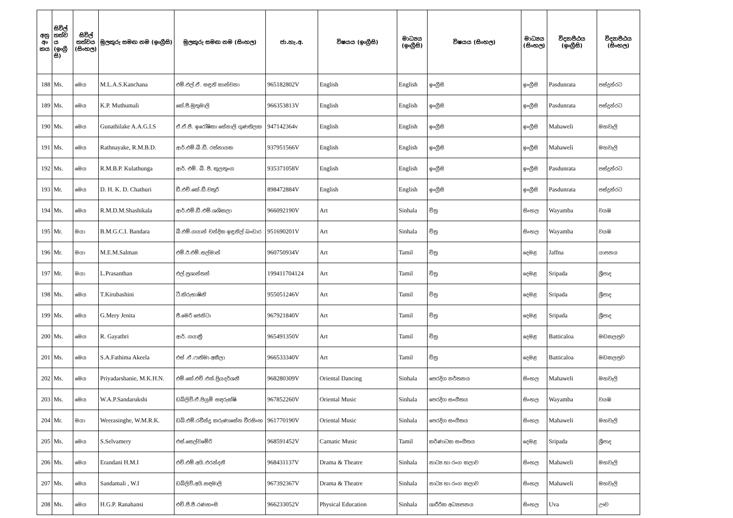| අනු අං කය | සිවිල් තත්ව ය (ඉංග්‍රී සි) | සිවිල් තත්වය (සිංහල) | මුලකුරු සමඟ නම (ඉංග්‍රීසි) | මුලකුරු සමඟ නම (සිංහල) | ජා.හැ.අ. | විෂයය (ඉංග්‍රීසි) | මාධ්‍යය (ඉංග්‍රීසි) | විෂයය (සිංහල) | මාධ්‍යය (සිංහල) | විද්‍යාපීඨය (ඉංග්‍රීසි) | විද්‍යාපීඨය (සිංහල) |
| --- | --- | --- | --- | --- | --- | --- | --- | --- | --- | --- | --- |
| 188 | Ms. | මෙය | M.L.A.S.Kanchana | එම්.එල්.ඒ. සඳුනි කාන්චනා | 965182802V | English | English | ඉංග්‍රීසි | ඉංග්‍රීසි | Pasdunrata | පස්දුන්රට |
| 189 | Ms. | මෙය | K.P. Muthumali | කේ.පී.මුතුමාලි | 966353813V | English | English | ඉංග්‍රීසි | ඉංග්‍රීසි | Pasdunrata | පස්දුන්රට |
| 190 | Ms. | මෙය | Gunathilake A.A.G.I.S | ඒ.ඒ.ජී. ඉරෝෂිකා සේනාලි ගුණතිලක | 947142364v | English | English | ඉංග්‍රීසි | ඉංග්‍රීසි | Mahaweli | මහවැලි |
| 191 | Ms. | මෙය | Rathnayake, R.M.B.D. | ආර්.එම්.බී.ඩී. රත්නායක | 937951566V | English | English | ඉංග්‍රීසි | ඉංග්‍රීසි | Mahaweli | මහවැලි |
| 192 | Ms. | මෙය | R.M.B.P. Kulathunga | ආර්. එම්. බී. පී. කුලතුංග | 935371058V | English | English | ඉංග්‍රීසි | ඉංග්‍රීසි | Pasdunrata | පස්දුන්රට |
| 193 | Mr. | මෙය | D. H. K. D. Chathuri | ඩී.එච්.කේ.ඩී.චතුරි | 898472884V | English | English | ඉංග්‍රීසි | ඉංග්‍රීසි | Pasdunrata | පස්දුන්රට |
| 194 | Ms. | මෙය | R.M.D.M.Shashikala | ආර්.එම්.ඩී.එම්.ශශිකලා | 966092190V | Art | Sinhala | චිත්‍ර | සිංහල | Wayamba | වයඹ |
| 195 | Mr. | මයා | B.M.G.C.I. Bandara | බී.එම්.ගයාන් චන්දික ඉඳුනිල් බංඩාර | 951690201V | Art | Sinhala | චිත්‍ර | සිංහල | Wayamba | වයඹ |
| 196 | Mr. | මයා | M.E.M.Salman | එම්.ඊ.එම්.සල්මාන් | 960750934V | Art | Tamil | චිත්‍ර | දෙමළ | Jaffna | යාපනය |
| 197 | Mr. | මයා | L.Prasanthan | එල්.ප්‍රශාන්තන් | 199411704124 | Art | Tamil | චිත්‍ර | දෙමළ | Sripada | ශ්‍රීපාද |
| 198 | Ms. | මෙය | T.Kirubashini | ටී.කිරුභාෂිනි | 955051246V | Art | Tamil | චිත්‍ර | දෙමළ | Sripada | ශ්‍රීපාද |
| 199 | Ms. | මෙය | G.Mery Jenita | ජී.මෙරි ජෙනිටා | 967921840V | Art | Tamil | චිත්‍ර | දෙමළ | Sripada | ශ්‍රීපාද |
| 200 | Ms. | මෙය | R. Gayathri | ආර්. ගයාත්‍රී | 965491350V | Art | Tamil | චිත්‍ර | දෙමළ | Batticaloa | මඩකලපුව |
| 201 | Ms. | මෙය | S.A.Fathima Akeela | එස් .ඒ.ෆාතිමා අකීලා | 966533340V | Art | Tamil | චිත්‍ර | දෙමළ | Batticaloa | මඩකලපුව |
| 202 | Ms. | මෙය | Priyadarshanie, M.K.H.N. | එම්.කේ.එච්.එන්.ප්‍රියදර්ශනී | 968280309V | Oriental Dancing | Sinhala | පෙරදිග නර්තනය | සිංහල | Mahaweli | මහවැලි |
| 203 | Ms. | මෙය | W.A.P.Sandarukshi | ඩබ්ලිව්.ඒ.පියුමි සඳරුක්ෂි | 967852260V | Oriental Music | Sinhala | පෙරදිග සංගීතය | සිංහල | Wayamba | වයඹ |
| 204 | Mr. | මයා | Weerasinghe, W.M.R.K. | ඩබ්.එම්.රවීන්ද්‍ර කරුණාසේන වීරසිංහ | 961770190V | Oriental Music | Sinhala | පෙරදිග සංගීතය | සිංහල | Mahaweli | මහවැලි |
| 205 | Ms. | මෙය | S.Selvamery | එස්.සෙල්වමේරි | 968591452V | Carnatic Music | Tamil | කර්ණාටක සංගීතය | දෙමළ | Sripada | ශ්‍රීපාද |
| 206 | Ms. | මෙය | Erandani H.M.I | එච්.එම්.අයි.එරන්දනී | 968431137V | Drama & Theatre | Sinhala | නාට්‍ය හා රංග කලාව | සිංහල | Mahaweli | මහවැලි |
| 207 | Ms. | මෙය | Sandamali , W.I | ඩබ්ලිව්.අයි.සඳමාලි | 967392367V | Drama & Theatre | Sinhala | නාට්‍ය හා රංග කලාව | සිංහල | Mahaweli | මහවැලි |
| 208 | Ms. | මෙය | H.G.P. Ranahansi | එච්.ජී.පී.රණහංසි | 966233052V | Physical Education | Sinhala | ශාරීරික අධ්‍යාපනය | සිංහල | Uva | ඌව |